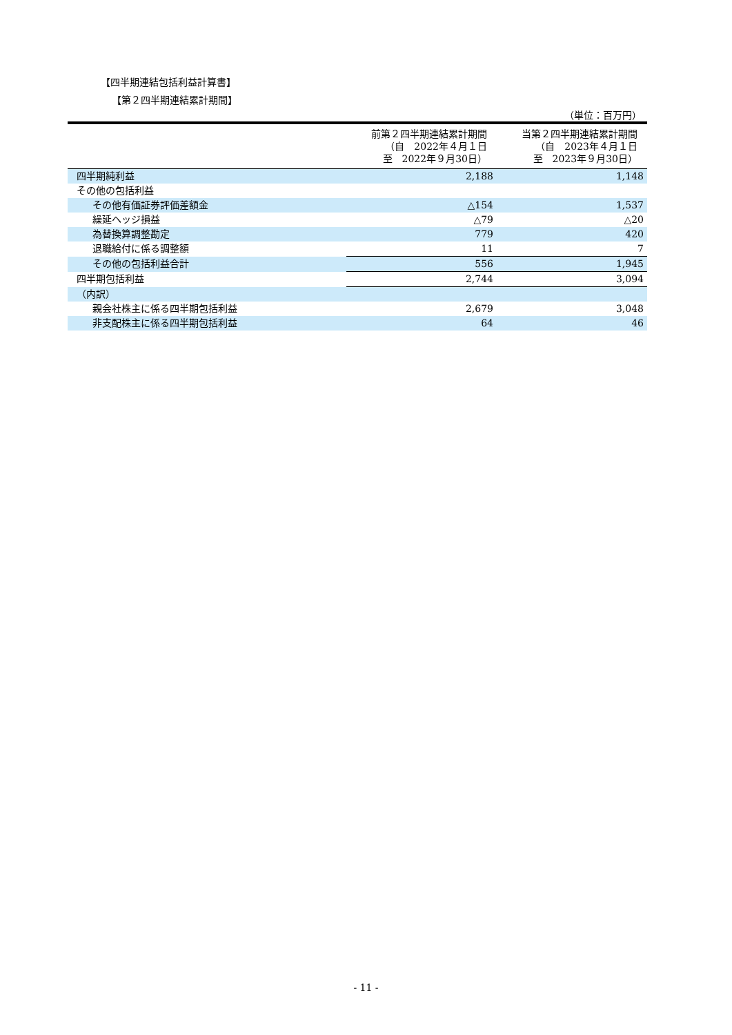【四半期連結包括利益計算書】
【第２四半期連結累計期間】
（単位：百万円）
| | 前第２四半期連結累計期間 （自 2022年４月１日 至 2022年９月30日） | 当第２四半期連結累計期間 （自 2023年４月１日 至 2023年９月30日） |
| --- | --- | --- |
| 四半期純利益 | 2,188 | 1,148 |
| その他の包括利益 | | |
| その他有価証券評価差額金 | △154 | 1,537 |
| 繰延ヘッジ損益 | △79 | △20 |
| 為替換算調整勘定 | 779 | 420 |
| 退職給付に係る調整額 | 11 | 7 |
| その他の包括利益合計 | 556 | 1,945 |
| 四半期包括利益 | 2,744 | 3,094 |
| （内訳） | | |
| 親会社株主に係る四半期包括利益 | 2,679 | 3,048 |
| 非支配株主に係る四半期包括利益 | 64 | 46 |
- 11 -